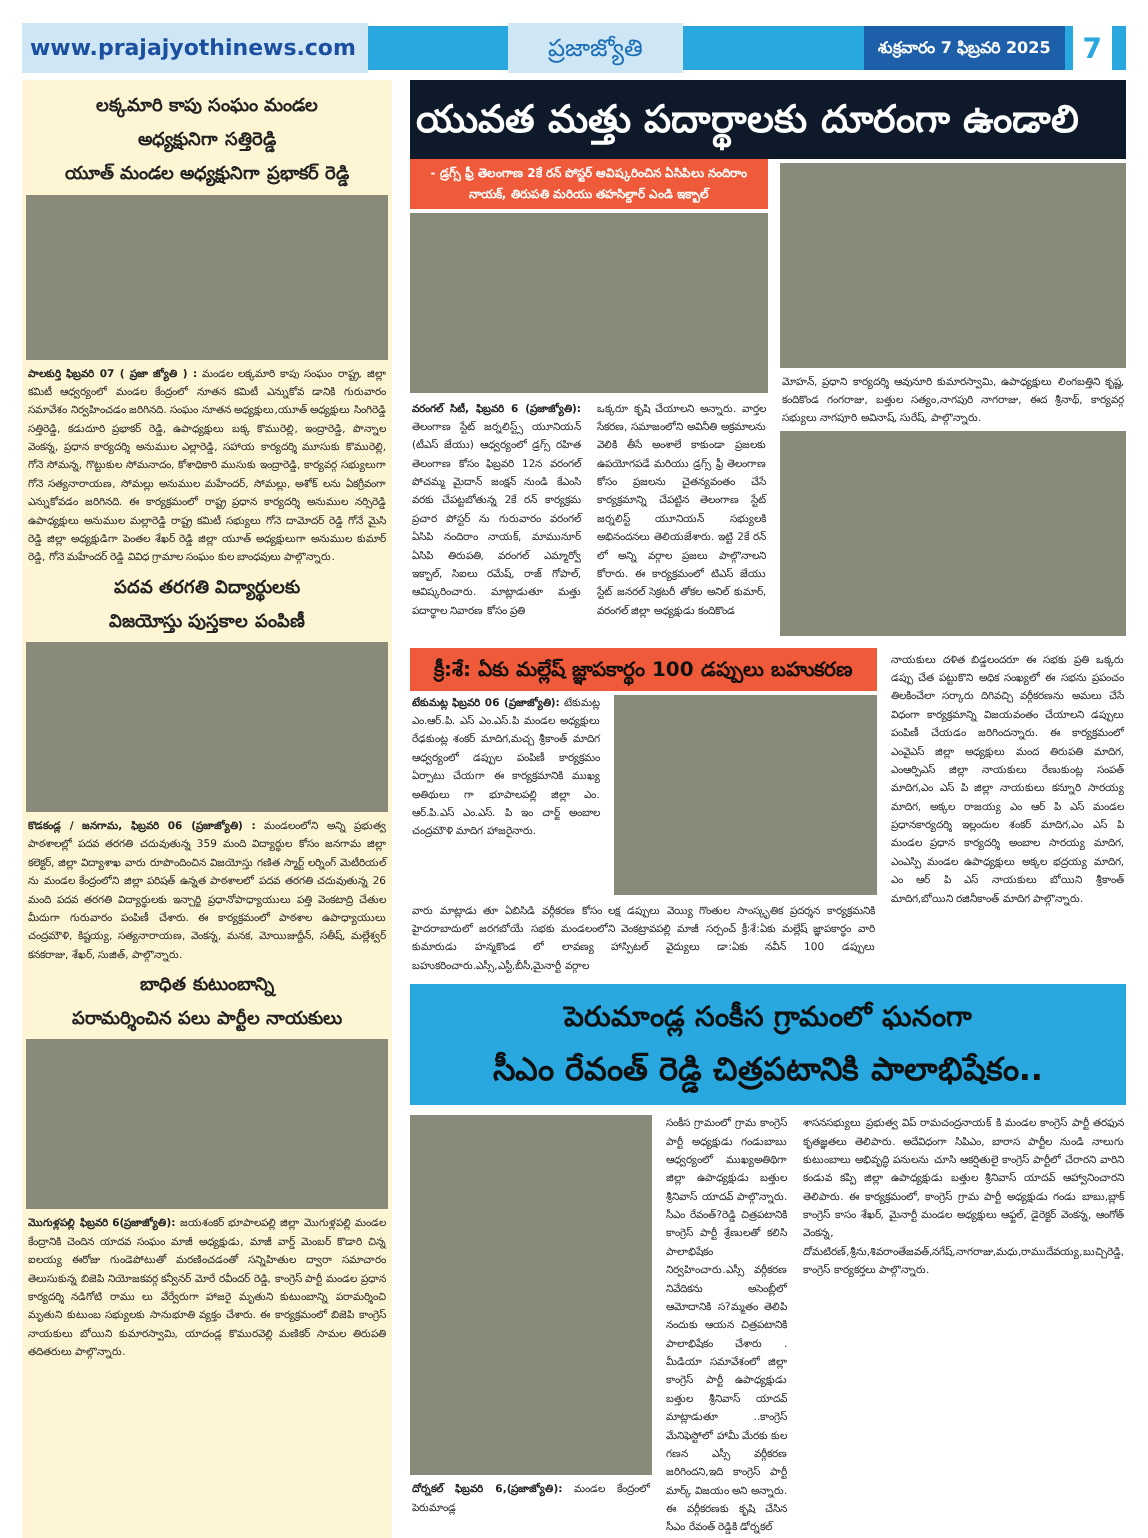www.prajajyothinews.com ప్రజాజ్యోతి
శుక్రవారం 7 ఫిబ్రవరి 2025
7
లక్కమారి కాపు సంఘం మండల
అధ్యక్షునిగా సత్తిరెడ్డి
యూత్ మండల అధ్యక్షునిగా ప్రభాకర్ రెడ్డి
పాలకుర్తి ఫిబ్రవరి 07 ( ప్రజా జ్యోతి ) : మండల లక్కమారి కాపు సంఘం రాష్ట్ర, జిల్లా కమిటీ ఆధ్వర్యంలో మండల కేంద్రంలో నూతన కమిటీ ఎన్నుకోవ డానికి గురువారం సమావేశం నిర్వహించడం జరిగినది. సంఘం నూతన అధ్యక్షులు,యూత్ అధ్యక్షులు సింగిరెడ్డి సత్తిరెడ్డి, కడుదూరి ప్రభాకర్ రెడ్డి, ఉపాధ్యక్షులు బక్క కొమురెల్లి, ఇంద్రారెడ్డి, పొన్నాల వెంకన్న, ప్రధాన కార్యదర్శి అనుముల ఎల్లారెడ్డి, సహాయ కార్యదర్శి మూసుకు కొమురెల్లి, గోనె సోమన్న, గొట్టుకుల సోమనాదం, కోశాధికారి ముసుకు ఇంద్రారెడ్డి, కార్యవర్గ సభ్యులుగా గోనె సత్యనారాయణ, సోమల్లు అనుముల మహేందర్, సోమల్లు, అశోక్ లను ఏకగ్రీవంగా ఎన్నుకోవడం జరిగినది. ఈ కార్యక్రమంలో రాష్ట్ర ప్రధాన కార్యదర్శి అనుముల నర్సిరెడ్డి ఉపాధ్యక్షులు అనుముల మల్లారెడ్డి రాష్ట్ర కమిటీ సభ్యులు గోనె దామోదర్ రెడ్డి గోనే మైసి రెడ్డి జిల్లా అధ్యక్షుడిగా పెంతల శేఖర్ రెడ్డి జిల్లా యూత్ అధ్యక్షులుగా అనుముల కుమార్ రెడ్డి, గోనె మహేందర్ రెడ్డి వివిధ గ్రామాల సంఘం కుల బాంధవులు పాల్గొన్నారు.
పదవ తరగతి విద్యార్థులకు
విజయోస్తు పుస్తకాల పంపిణీ
కొడకండ్ల / జనగామ, ఫిబ్రవరి 06 (ప్రజాజ్యోతి) : మండలంలోని అన్ని ప్రభుత్వ పాఠశాలల్లో పదవ తరగతి చదువుతున్న 359 మంది విద్యార్థుల కోసం జనగామ జిల్లా కలెక్టర్, జిల్లా విద్యాశాఖ వారు రూపొందించిన విజయోస్తు గణిత స్మార్ట్ లర్నింగ్ మెటీరియల్ ను మండల కేంద్రంలోని జిల్లా పరిషత్ ఉన్నత పాఠశాలలో పదవ తరగతి చదువుతున్న 26 మంది పదవ తరగతి విద్యార్థులకు ఇన్చార్జి ప్రధానోపాధ్యాయులు పత్తి వెంకటాద్రి చేతుల మీదుగా గురువారం పంపిణీ చేశారు. ఈ కార్యక్రమంలో పాఠశాల ఉపాధ్యాయులు చంద్రమౌళి, కిష్టయ్య, సత్యనారాయణ, వెంకన్న, మనక, మోయిజుద్దీన్, సతీష్, మల్లేశ్వర్ కనకరాజు, శేఖర్, సుజిత్, పాల్గొన్నారు.
బాధిత కుటుంబాన్ని
పరామర్శించిన పలు పార్టీల నాయకులు
మొగుళ్లపల్లి ఫిబ్రవరి 6(ప్రజాజ్యోతి): జయశంకర్ భూపాలపల్లి జిల్లా మొగుళ్లపల్లి మండల కేంద్రానికి చెందిన యాదవ సంఘం మాజీ అధ్యక్షుడు, మాజీ వార్డ్ మెంబర్ కొడారి చిన్న ఐలయ్య ఈరోజు గుండెపోటుతో మరణించడంతో సన్నిహితుల ద్వారా సమాచారం తెలుసుకున్న బిజెపి నియోజకవర్గ కన్వీనర్ మోరే రవీందర్ రెడ్డి, కాంగ్రెస్ పార్టీ మండల ప్రధాన కార్యదర్శి నడిగోటి రాము లు వేర్వేరుగా హాజరై మృతుని కుటుంబాన్ని పరామర్శించి మృతుని కుటుంబ సభ్యులకు సానుభూతి వ్యక్తం చేశారు. ఈ కార్యక్రమంలో బిజెపి కాంగ్రెస్ నాయకులు బోయిని కుమారస్వామి, యాదండ్ల కొమురవెల్లి మణికర్ సామల తిరుపతి తదితరులు పాల్గొన్నారు.
యువత మత్తు పదార్థాలకు దూరంగా ఉండాలి
- డ్రగ్స్ ఫ్రీ తెలంగాణ 2కే రన్ పోస్టర్ ఆవిష్కరించిన ఏసిపిలు నందిరాం నాయక్, తిరుపతి మరియు తహసిల్దార్ ఎండి ఇక్బాల్
వరంగల్ సిటీ, ఫిబ్రవరి 6 (ప్రజాజ్యోతి): తెలంగాణ స్టేట్ జర్నలిస్ట్స్ యూనియన్ (టీఎస్ జేయు) ఆధ్వర్యంలో డ్రగ్స్ రహిత తెలంగాణ కోసం ఫిబ్రవరి 12న వరంగల్ పోచమ్మ మైదాన్ జంక్షన్ నుండి కేఎంసి వరకు చేపట్టబోతున్న 2కే రన్ కార్యక్రమ ప్రచార పోస్టర్ ను గురువారం వరంగల్ ఏసిపి నందిరాం నాయక్, మామునూర్ ఏసిపి తిరుపతి, వరంగల్ ఎమ్మార్వో ఇక్బాల్, సిఐలు రమేష్, రాజ్ గోపాల్, ఆవిష్కరించారు. మాట్లాడుతూ మత్తు పదార్థాల నివారణ కోసం ప్రతి
ఒక్కరూ కృషి చేయాలని అన్నారు. వార్తల సేకరణ, సమాజంలోని అవినీతి అక్రమాలను వెలికి తీసే అంశాలే కాకుండా ప్రజలకు ఉపయోగపడే మరియు డ్రగ్స్ ఫ్రీ తెలంగాణ కోసం ప్రజలను చైతన్యవంతం చేసే కార్యక్రమాన్ని చేపట్టిన తెలంగాణ స్టేట్ జర్నలిస్ట్ యూనియన్ సభ్యులకి అభినందనలు తెలియజేశారు. ఇట్టి 2కే రన్ లో అన్ని వర్గాల ప్రజలు పాల్గొనాలని కోరారు. ఈ కార్యక్రమంలో టిఎస్ జేయు స్టేట్ జనరల్ సెక్రటరీ తోకల అనిల్ కుమార్, వరంగల్ జిల్లా అధ్యక్షుడు కందికొండ
మోహన్, ప్రధాని కార్యదర్శి ఆవునూరి కుమారస్వామి, ఉపాధ్యక్షులు లింగబత్తిని కృష్ణ, కందికొండ గంగరాజు, బత్తుల సత్యం,నాగపురి నాగరాజు, ఈద శ్రీనాథ్, కార్యవర్గ సభ్యులు నాగపూరి అవినాష్, సురేష్, పాల్గొన్నారు.
క్రీ:శే: ఏకు మల్లేష్ జ్ఞాపకార్థం 100 డప్పులు బహుకరణ
టేకుమట్ల ఫిబ్రవరి 06 (ప్రజాజ్యోతి): టేకుమట్ల ఎం.ఆర్.పి. ఎస్ ఎం.ఎస్.పి మండల అధ్యక్షులు రేఢకుంట్ల శంకర్ మాదిగ,మచ్చ శ్రీకాంత్ మాదిగ ఆధ్వర్యంలో డప్పుల పంపిణీ కార్యక్రమం ఏర్పాటు చేయగా ఈ కార్యక్రమానికి ముఖ్య అతిథులు గా భూపాలపల్లి జిల్లా ఎం. ఆర్.పి.ఎస్ ఎం.ఎస్. పి ఇం చార్జ్ అంబాల చంద్రమౌళి మాదిగ హాజరైనారు.
వారు మాట్లాడు తూ ఏబిసిడి వర్గీకరణ కోసం లక్ష డప్పులు వెయ్యి గొంతుల సాంస్కృతిక ప్రదర్శన కార్యక్రమనికి హైదరాబాదులో జరగబోయే సభకు మండలంలోని వెంకట్రావపల్లి మాజీ సర్పంచ్ క్రీ:శే:ఏకు మల్లేష్ జ్ఞాపకార్థం వారి కుమారుడు హన్మకొండ లో లావణ్య హాస్పిటల్ వైద్యులు డా:ఏకు నవీన్ 100 డప్పులు బహుకరించారు.ఎస్సీ,ఎస్టీ,బీసీ,మైనార్టీ వర్గాల
నాయకులు దళిత బిడ్డలందరూ ఈ సభకు ప్రతి ఒక్కరు డప్పు చేత పట్టుకొని అధిక సంఖ్యలో ఈ సభను ప్రపంచం తిలకించేలా సర్కారు దిగివచ్చి వర్గీకరణను అమలు చేసే విధంగా కార్యక్రమాన్ని విజయవంతం చేయాలని డప్పులు పంపిణీ చేయడం జరిగిందన్నారు. ఈ కార్యక్రమంలో ఎంవైఎస్ జిల్లా అధ్యక్షులు మంద తిరుపతి మాదిగ, ఎంఆర్పిఎస్ జిల్లా నాయకులు రేణుకుంట్ల సంపత్ మాదిగ,ఎం ఎస్ పి జిల్లా నాయకులు కన్నూరి సారయ్య మాదిగ, అక్కల రాజయ్య ఎం ఆర్ పి ఎస్ మండల ప్రధానకార్యదర్శి ఇల్లందుల శంకర్ మాదిగ,ఎం ఎస్ పి మండల ప్రధాన కార్యదర్శి అంబాల సారయ్య మాదిగ, ఎంఎస్పి మండల ఉపాధ్యక్షులు అక్కల భద్రయ్య మాదిగ, ఎం ఆర్ పి ఎస్ నాయకులు బోయిని శ్రీకాంత్ మాదిగ,బోయిని రజినీకాంత్ మాదిగ పాల్గొన్నారు.
పెరుమాండ్ల సంకీస గ్రామంలో ఘనంగా
సీఎం రేవంత్ రెడ్డి చిత్రపటానికి పాలాభిషేకం..
దోర్నకల్ ఫిబ్రవరి 6,(ప్రజాజ్యోతి): మండల కేంద్రంలో పెరుమాండ్ల
సంకీస గ్రామంలో గ్రామ కాంగ్రెస్ పార్టీ అధ్యక్షుడు గండుబాబు ఆధ్వర్యంలో ముఖ్యఅతిథిగా జిల్లా ఉపాధ్యక్షుడు బత్తుల శ్రీనివాస్ యాదవ్ పాల్గొన్నారు. సీఎం రేవంత్?రెడ్డి చిత్రపటానికి కాంగ్రెస్ పార్టీ శ్రేణులతో కలిసి పాలాభిషేకం నిర్వహించారు.ఎస్సీ వర్గీకరణ నివేదికను అసెంబ్లీలో ఆమోదానికి స?మ్మతం తెలిపి నందుకు ఆయన చిత్రపటానికి పాలాభిషేకం చేశారు . మీడియా సమావేశంలో జిల్లా కాంగ్రెస్ పార్టీ ఉపాధ్యక్షుడు బత్తుల శ్రీనివాస్ యాదవ్ మాట్లాడుతూ ..కాంగ్రెస్ మేనిఫెస్టోలో హామీ మేరకు కుల గణన ఎస్సీ వర్గీకరణ జరిగిందని,ఇది కాంగ్రెస్ పార్టీ మార్క్ విజయం అని అన్నారు. ఈ వర్గీకరణకు కృషి చేసిన సీఎం రేవంత్ రెడ్డికి డోర్నకల్
శాసనసభ్యులు ప్రభుత్వ విప్ రామచంద్రనాయక్ కి మండల కాంగ్రెస్ పార్టీ తరఫున కృతజ్ఞతలు తెలిపారు. అదేవిధంగా సిపిఎం, బారాస పార్టీల నుండి నాలుగు కుటుంబాలు అభివృద్ధి పనులను చూసి ఆకర్షితులై కాంగ్రెస్ పార్టీలో చేరారని వారిని కండువ కప్పి జిల్లా ఉపాధ్యక్షుడు బత్తుల శ్రీనివాస్ యాదవ్ ఆహ్వానించారని తెలిపారు. ఈ కార్యక్రమంలో, కాంగ్రెస్ గ్రామ పార్టీ అధ్యక్షుడు గండు బాబు,బ్లాక్ కాంగ్రెస్ కాసం శేఖర్, మైనార్టీ మండల అధ్యక్షులు ఆఫ్జల్, డైరెక్టర్ వెంకన్న, ఆంగోత్ వెంకన్న, దోమటిరణ్,శ్రీను,శివరాంతేజవత్,నగేష్,నాగరాజు,మధు,రాముదేవయ్య,బుచ్చిరెడ్డి, కాంగ్రెస్ కార్యకర్తలు పాల్గొన్నారు.